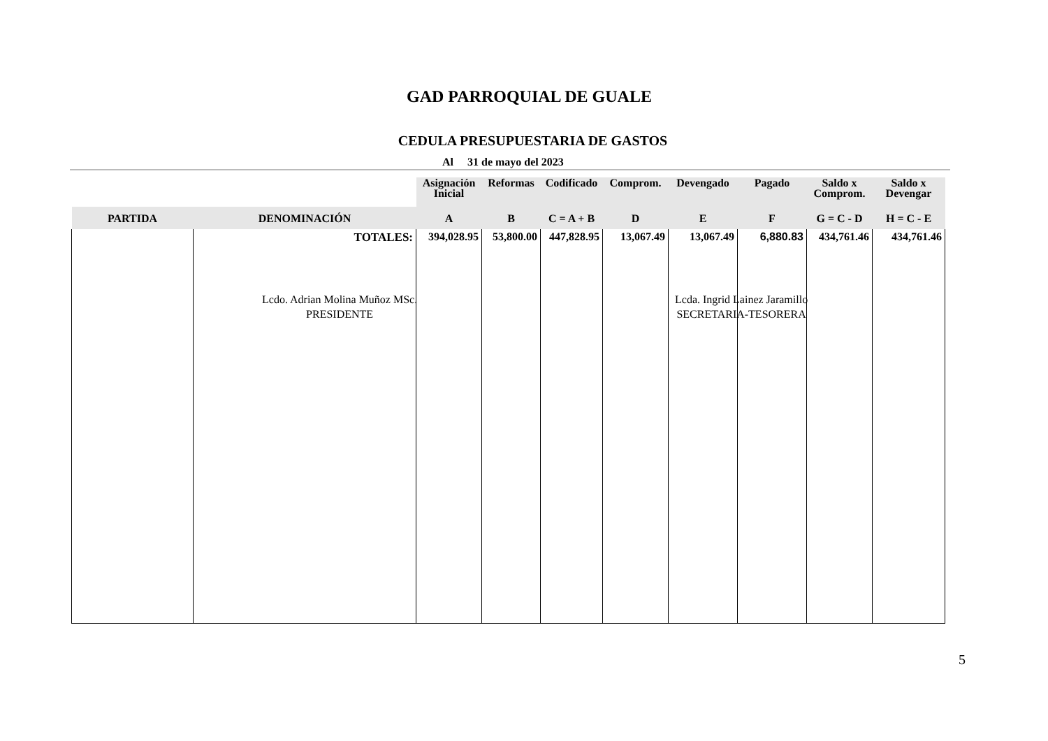GAD PARROQUIAL DE GUALE
CEDULA PRESUPUESTARIA DE GASTOS
Al 31 de mayo del 2023
| | | Asignación Inicial | Reformas | Codificado | Comprom. | Devengado | Pagado | Saldo x Comprom. | Saldo x Devengar |
| --- | --- | --- | --- | --- | --- | --- | --- | --- | --- |
| PARTIDA | DENOMINACIÓN | A | B | C = A + B | D | E | F | G = C - D | H = C - E |
| | TOTALES: | 394,028.95 | 53,800.00 | 447,828.95 | 13,067.49 | 13,067.49 | 6,880.83 | 434,761.46 | 434,761.46 |
Lcdo. Adrian Molina Muñoz MSc.
PRESIDENTE
Lcda. Ingrid Lainez Jaramillo
SECRETARIA-TESORERA
5